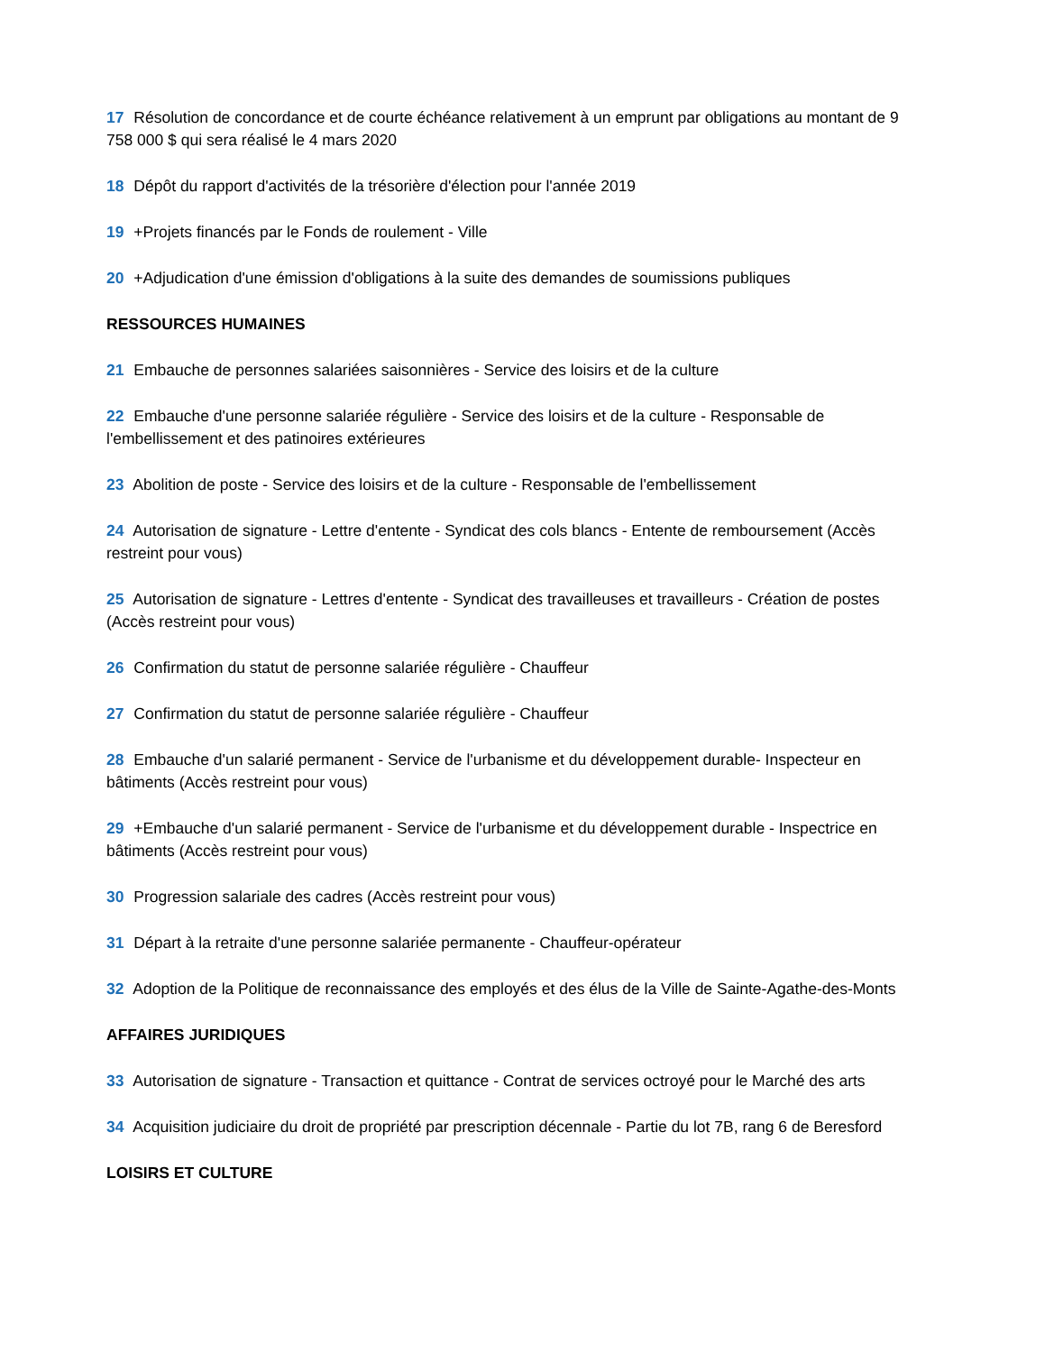17 Résolution de concordance et de courte échéance relativement à un emprunt par obligations au montant de 9 758 000 $ qui sera réalisé le 4 mars 2020
18 Dépôt du rapport d'activités de la trésorière d'élection pour l'année 2019
19 +Projets financés par le Fonds de roulement - Ville
20 +Adjudication d'une émission d'obligations à la suite des demandes de soumissions publiques
RESSOURCES HUMAINES
21 Embauche de personnes salariées saisonnières - Service des loisirs et de la culture
22 Embauche d'une personne salariée régulière - Service des loisirs et de la culture - Responsable de l'embellissement et des patinoires extérieures
23 Abolition de poste - Service des loisirs et de la culture - Responsable de l'embellissement
24 Autorisation de signature - Lettre d'entente - Syndicat des cols blancs - Entente de remboursement (Accès restreint pour vous)
25 Autorisation de signature - Lettres d'entente - Syndicat des travailleuses et travailleurs - Création de postes (Accès restreint pour vous)
26 Confirmation du statut de personne salariée régulière - Chauffeur
27 Confirmation du statut de personne salariée régulière - Chauffeur
28 Embauche d'un salarié permanent - Service de l'urbanisme et du développement durable- Inspecteur en bâtiments (Accès restreint pour vous)
29 +Embauche d'un salarié permanent - Service de l'urbanisme et du développement durable - Inspectrice en bâtiments (Accès restreint pour vous)
30 Progression salariale des cadres (Accès restreint pour vous)
31 Départ à la retraite d'une personne salariée permanente - Chauffeur-opérateur
32 Adoption de la Politique de reconnaissance des employés et des élus de la Ville de Sainte-Agathe-des-Monts
AFFAIRES JURIDIQUES
33 Autorisation de signature - Transaction et quittance - Contrat de services octroyé pour le Marché des arts
34 Acquisition judiciaire du droit de propriété par prescription décennale - Partie du lot 7B, rang 6 de Beresford
LOISIRS ET CULTURE